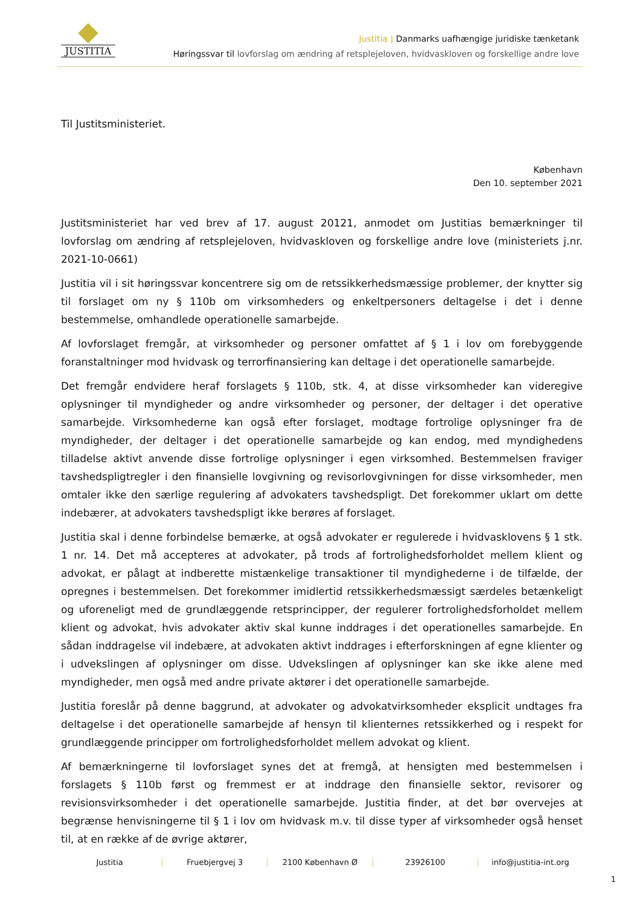JUSTITIA
Justitia | Danmarks uafhængige juridiske tænketank
Høringssvar til lovforslag om ændring af retsplejeloven, hvidvaskloven og forskellige andre love
Til Justitsministeriet.
København
Den 10. september 2021
Justitsministeriet har ved brev af 17. august 20121, anmodet om Justitias bemærkninger til lovforslag om ændring af retsplejeloven, hvidvaskloven og forskellige andre love (ministeriets j.nr. 2021-10-0661)
Justitia vil i sit høringssvar koncentrere sig om de retssikkerhedsmæssige problemer, der knytter sig til forslaget om ny § 110b om virksomheders og enkeltpersoners deltagelse i det i denne bestemmelse, omhandlede operationelle samarbejde.
Af lovforslaget fremgår, at virksomheder og personer omfattet af § 1 i lov om forebyggende foranstaltninger mod hvidvask og terrorfinansiering kan deltage i det operationelle samarbejde.
Det fremgår endvidere heraf forslagets § 110b, stk. 4, at disse virksomheder kan videregive oplysninger til myndigheder og andre virksomheder og personer, der deltager i det operative samarbejde. Virksomhederne kan også efter forslaget, modtage fortrolige oplysninger fra de myndigheder, der deltager i det operationelle samarbejde og kan endog, med myndighedens tilladelse aktivt anvende disse fortrolige oplysninger i egen virksomhed. Bestemmelsen fraviger tavshedspligtregler i den finansielle lovgivning og revisorlovgivningen for disse virksomheder, men omtaler ikke den særlige regulering af advokaters tavshedspligt. Det forekommer uklart om dette indebærer, at advokaters tavshedspligt ikke berøres af forslaget.
Justitia skal i denne forbindelse bemærke, at også advokater er regulerede i hvidvasklovens § 1 stk. 1 nr. 14. Det må accepteres at advokater, på trods af fortrolighedsforholdet mellem klient og advokat, er pålagt at indberette mistænkelige transaktioner til myndighederne i de tilfælde, der opregnes i bestemmelsen. Det forekommer imidlertid retssikkerhedsmæssigt særdeles betænkeligt og uforeneligt med de grundlæggende retsprincipper, der regulerer fortrolighedsforholdet mellem klient og advokat, hvis advokater aktiv skal kunne inddrages i det operationelles samarbejde. En sådan inddragelse vil indebære, at advokaten aktivt inddrages i efterforskningen af egne klienter og i udvekslingen af oplysninger om disse. Udvekslingen af oplysninger kan ske ikke alene med myndigheder, men også med andre private aktører i det operationelle samarbejde.
Justitia foreslår på denne baggrund, at advokater og advokatvirksomheder eksplicit undtages fra deltagelse i det operationelle samarbejde af hensyn til klienternes retssikkerhed og i respekt for grundlæggende principper om fortrolighedsforholdet mellem advokat og klient.
Af bemærkningerne til lovforslaget synes det at fremgå, at hensigten med bestemmelsen i forslagets § 110b først og fremmest er at inddrage den finansielle sektor, revisorer og revisionsvirksomheder i det operationelle samarbejde. Justitia finder, at det bør overvejes at begrænse henvisningerne til § 1 i lov om hvidvask m.v. til disse typer af virksomheder også henset til, at en række af de øvrige aktører,
Justitia Fruebjergvej 3 2100 København Ø 23926100 info@justitia-int.org
1